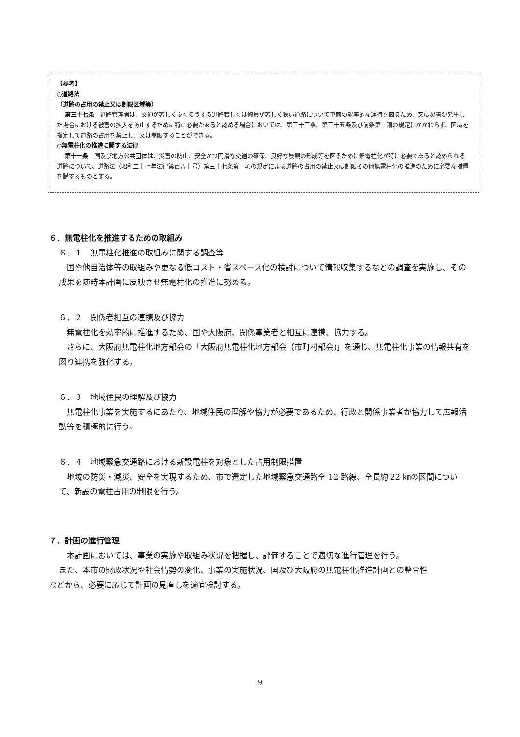【参考】
○道路法
（道路の占用の禁止又は制限区域等）
第三十七条　道路管理者は、交通が著しくふくそうする道路若しくは幅員が著しく狭い道路について車両の能率的な運行を図るため、又は災害が発生した場合における被害の拡大を防止するために特に必要があると認める場合においては、第三十三条、第三十五条及び前条第二項の規定にかかわらず、区域を指定して道路の占用を禁止し、又は制限することができる。
○無電柱化の推進に関する法律
第十一条　国及び地方公共団体は、災害の防止、安全かつ円滑な交通の確保、良好な景観の形成等を図るために無電柱化が特に必要であると認められる道路について、道路法（昭和二十七年法律第百八十号）第三十七条第一項の規定による道路の占用の禁止又は制限その他無電柱化の推進のために必要な措置を講ずるものとする。
６．無電柱化を推進するための取組み
６．１　無電柱化推進の取組みに関する調査等
国や他自治体等の取組みや更なる低コスト・省スペース化の検討について情報収集するなどの調査を実施し、その成果を随時本計画に反映させ無電柱化の推進に努める。
６．２　関係者相互の連携及び協力
無電柱化を効率的に推進するため、国や大阪府、関係事業者と相互に連携、協力する。
さらに、大阪府無電柱化地方部会の「大阪府無電柱化地方部会（市町村部会)」を通じ、無電柱化事業の情報共有を図り連携を強化する。
６．３　地域住民の理解及び協力
無電柱化事業を実施するにあたり、地域住民の理解や協力が必要であるため、行政と関係事業者が協力して広報活動等を積極的に行う。
６．４　地域緊急交通路における新設電柱を対象とした占用制限措置
地域の防災・減災、安全を実現するため、市で選定した地域緊急交通路全 12 路線、全長約 22 ㎞の区間について、新設の電柱占用の制限を行う。
７．計画の進行管理
本計画においては、事業の実施や取組み状況を把握し、評価することで適切な進行管理を行う。
また、本市の財政状況や社会情勢の変化、事業の実施状況、国及び大阪府の無電柱化推進計画との整合性
などから、必要に応じて計画の見直しを適宜検討する。
9